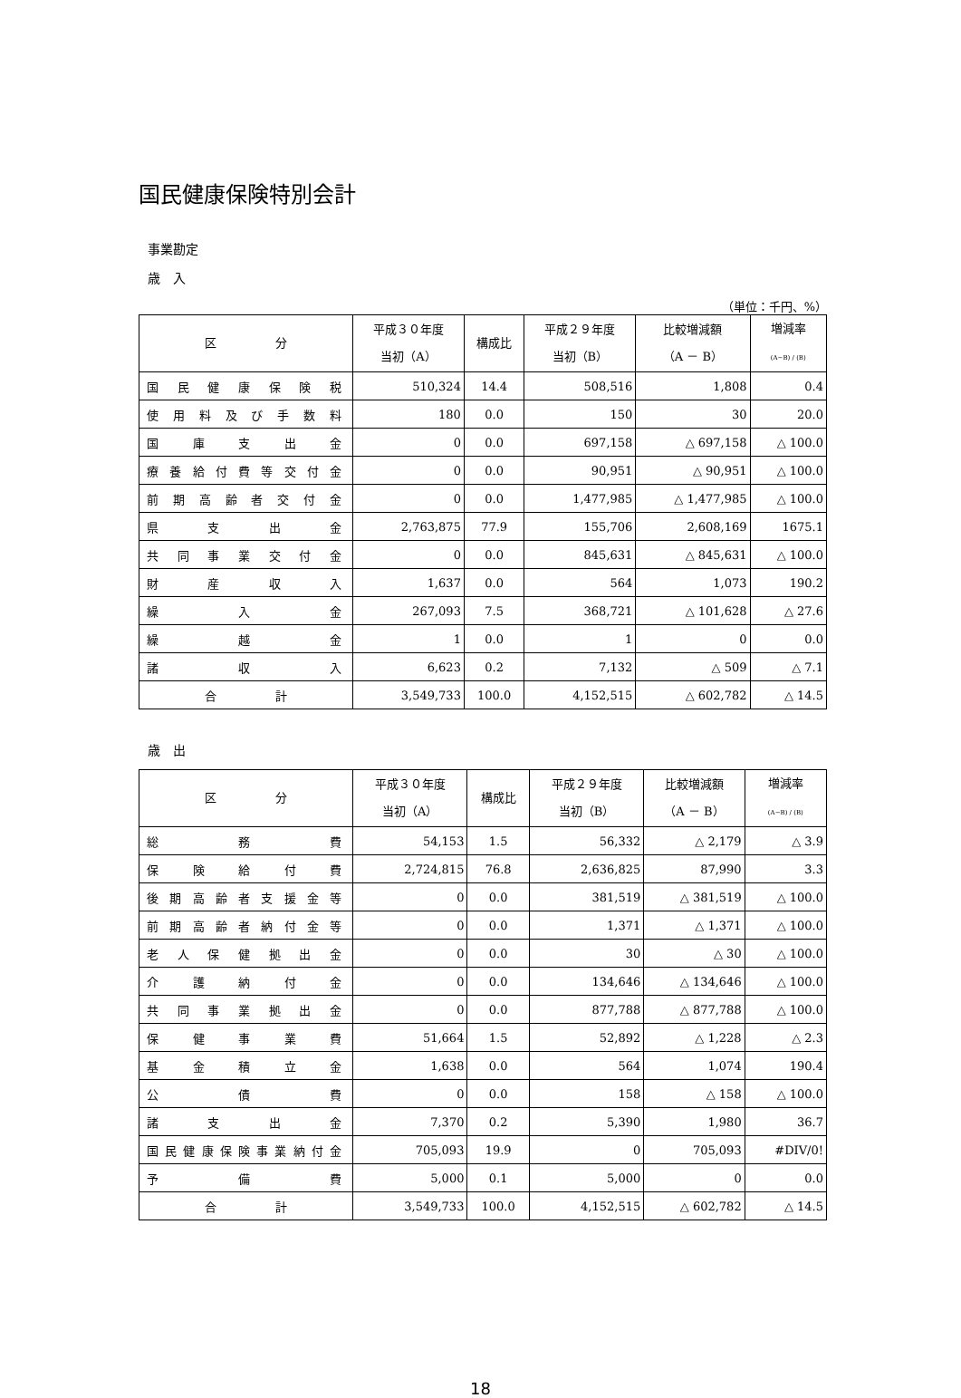国民健康保険特別会計
事業勘定
歳　入
（単位：千円、%）
| 区 分 | 平成３０年度 当初（A） | 構成比 | 平成２９年度 当初（B） | 比較増減額 （A － B） | 増減率 (A−B) / (B) |
| --- | --- | --- | --- | --- | --- |
| 国民健康保険税 | 510,324 | 14.4 | 508,516 | 1,808 | 0.4 |
| 使用料及び手数料 | 180 | 0.0 | 150 | 30 | 20.0 |
| 国庫支出金 | 0 | 0.0 | 697,158 | △ 697,158 | △ 100.0 |
| 療養給付費等交付金 | 0 | 0.0 | 90,951 | △ 90,951 | △ 100.0 |
| 前期高齢者交付金 | 0 | 0.0 | 1,477,985 | △ 1,477,985 | △ 100.0 |
| 県支出金 | 2,763,875 | 77.9 | 155,706 | 2,608,169 | 1675.1 |
| 共同事業交付金 | 0 | 0.0 | 845,631 | △ 845,631 | △ 100.0 |
| 財産収入 | 1,637 | 0.0 | 564 | 1,073 | 190.2 |
| 繰入金 | 267,093 | 7.5 | 368,721 | △ 101,628 | △ 27.6 |
| 繰越金 | 1 | 0.0 | 1 | 0 | 0.0 |
| 諸収入 | 6,623 | 0.2 | 7,132 | △ 509 | △ 7.1 |
| 合 計 | 3,549,733 | 100.0 | 4,152,515 | △ 602,782 | △ 14.5 |
歳　出
| 区 分 | 平成３０年度 当初（A） | 構成比 | 平成２９年度 当初（B） | 比較増減額 （A － B） | 増減率 (A−B) / (B) |
| --- | --- | --- | --- | --- | --- |
| 総務費 | 54,153 | 1.5 | 56,332 | △ 2,179 | △ 3.9 |
| 保険給付費 | 2,724,815 | 76.8 | 2,636,825 | 87,990 | 3.3 |
| 後期高齢者支援金等 | 0 | 0.0 | 381,519 | △ 381,519 | △ 100.0 |
| 前期高齢者納付金等 | 0 | 0.0 | 1,371 | △ 1,371 | △ 100.0 |
| 老人保健拠出金 | 0 | 0.0 | 30 | △ 30 | △ 100.0 |
| 介護納付金 | 0 | 0.0 | 134,646 | △ 134,646 | △ 100.0 |
| 共同事業拠出金 | 0 | 0.0 | 877,788 | △ 877,788 | △ 100.0 |
| 保健事業費 | 51,664 | 1.5 | 52,892 | △ 1,228 | △ 2.3 |
| 基金積立金 | 1,638 | 0.0 | 564 | 1,074 | 190.4 |
| 公債費 | 0 | 0.0 | 158 | △ 158 | △ 100.0 |
| 諸支出金 | 7,370 | 0.2 | 5,390 | 1,980 | 36.7 |
| 国民健康保険事業納付金 | 705,093 | 19.9 | 0 | 705,093 | #DIV/0! |
| 予備費 | 5,000 | 0.1 | 5,000 | 0 | 0.0 |
| 合 計 | 3,549,733 | 100.0 | 4,152,515 | △ 602,782 | △ 14.5 |
18